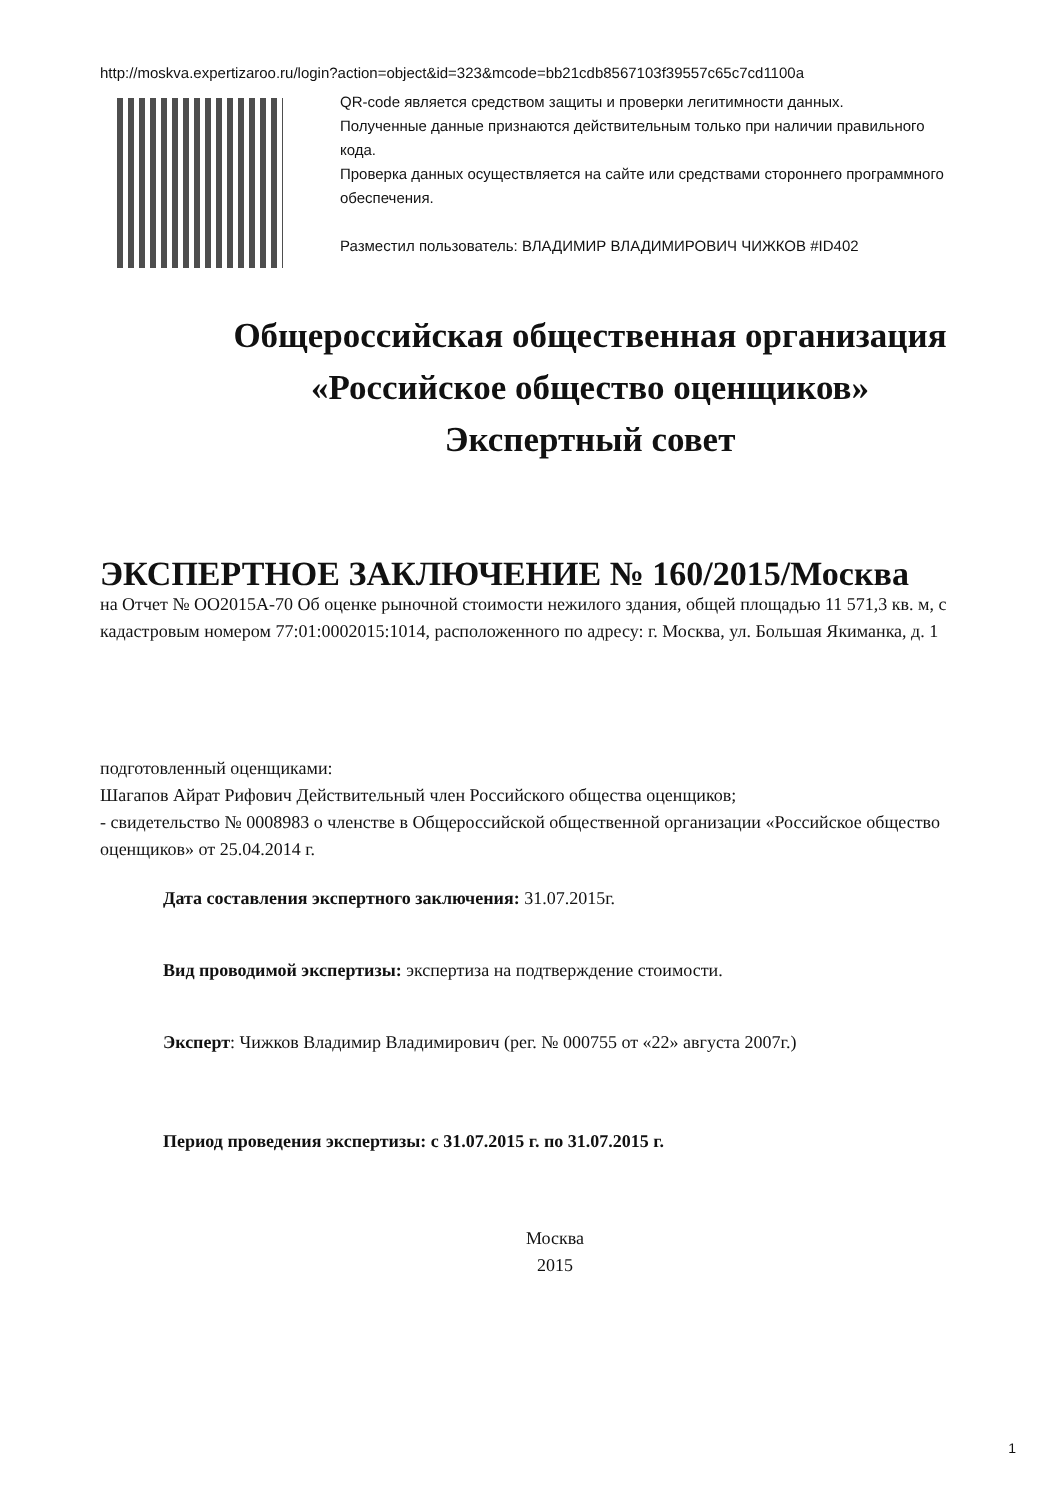http://moskva.expertizaroo.ru/login?action=object&id=323&mcode=bb21cdb8567103f39557c65c7cd1100a
QR-code является средством защиты и проверки легитимности данных.
Полученные данные признаются действительным только при наличии правильного кода.
Проверка данных осуществляется на сайте или средствами стороннего программного обеспечения.
Разместил пользователь: ВЛАДИМИР ВЛАДИМИРОВИЧ ЧИЖКОВ #ID402
Общероссийская общественная организация
«Российское общество оценщиков»
Экспертный совет
ЭКСПЕРТНОЕ ЗАКЛЮЧЕНИЕ № 160/2015/Москва
на Отчет № ОО2015А-70 Об оценке рыночной стоимости нежилого здания, общей площадью 11 571,3 кв. м, с кадастровым номером 77:01:0002015:1014, расположенного по адресу: г. Москва, ул. Большая Якиманка, д. 1
подготовленный оценщиками:
Шагапов Айрат Рифович Действительный член Российского общества оценщиков;
- свидетельство № 0008983 о членстве в Общероссийской общественной организации «Российское общество оценщиков» от 25.04.2014 г.
Дата составления экспертного заключения: 31.07.2015г.
Вид проводимой экспертизы: экспертиза на подтверждение стоимости.
Эксперт: Чижков Владимир Владимирович (рег. № 000755 от «22» августа 2007г.)
Период проведения экспертизы: с 31.07.2015 г. по 31.07.2015 г.
Москва
2015
1